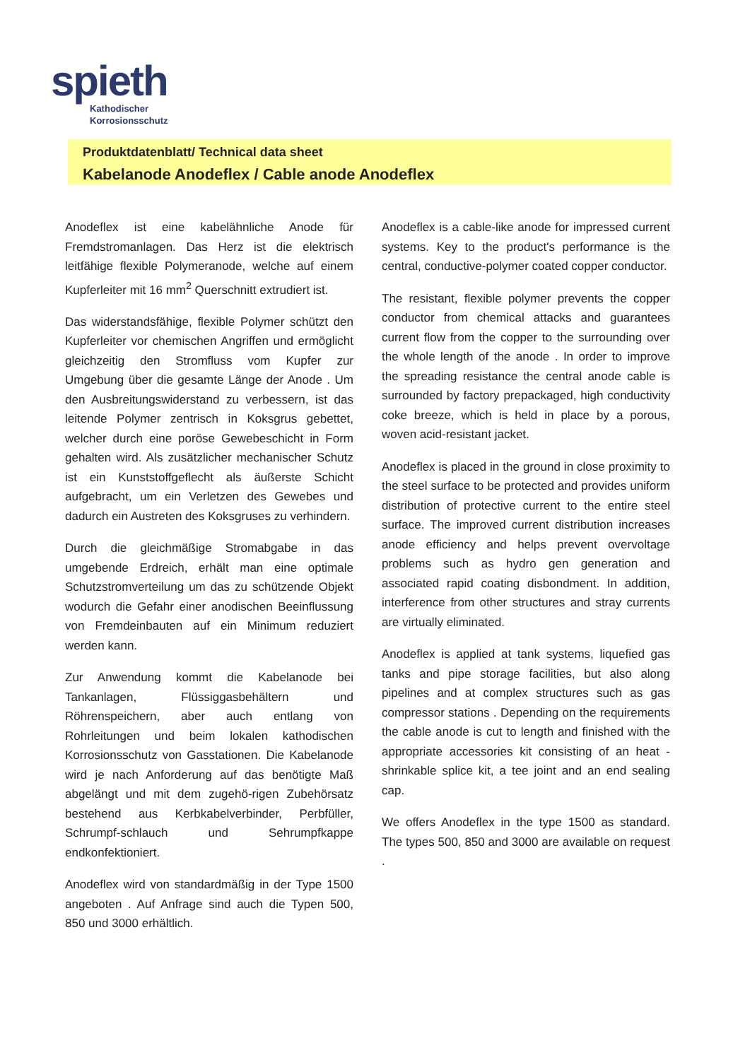spieth
Kathodischer
Korrosionsschutz
Produktdatenblatt/ Technical data sheet
Kabelanode Anodeflex / Cable anode Anodeflex
Anodeflex ist eine kabelähnliche Anode für Fremdstromanlagen. Das Herz ist die elektrisch leitfähige flexible Polymeranode, welche auf einem Kupferleiter mit 16 mm<sup>2</sup> Querschnitt extrudiert ist.
Das widerstandsfähige, flexible Polymer schützt den Kupferleiter vor chemischen Angriffen und ermöglicht gleichzeitig den Stromfluss vom Kupfer zur Umgebung über die gesamte Länge der Anode . Um den Ausbreitungswiderstand zu verbessern, ist das leitende Polymer zentrisch in Koksgrus gebettet, welcher durch eine poröse Gewebeschicht in Form gehalten wird. Als zusätzlicher mechanischer Schutz ist ein Kunststoffgeflecht als äußerste Schicht aufgebracht, um ein Verletzen des Gewebes und dadurch ein Austreten des Koksgruses zu verhindern.
Durch die gleichmäßige Stromabgabe in das umgebende Erdreich, erhält man eine optimale Schutzstromverteilung um das zu schützende Objekt wodurch die Gefahr einer anodischen Beeinflussung von Fremdeinbauten auf ein Minimum reduziert werden kann.
Zur Anwendung kommt die Kabelanode bei Tankanlagen, Flüssiggasbehältern und Röhrenspeichern, aber auch entlang von Rohrleitungen und beim lokalen kathodischen Korrosionsschutz von Gasstationen. Die Kabelanode wird je nach Anforderung auf das benötigte Maß abgelängt und mit dem zugehö-rigen Zubehörsatz bestehend aus Kerbkabelverbinder, Perbfüller, Schrumpf-schlauch und Sehrumpfkappe endkonfektioniert.
Anodeflex wird von standardmäßig in der Type 1500 angeboten . Auf Anfrage sind auch die Typen 500, 850 und 3000 erhältlich.
Anodeflex is a cable-like anode for impressed current systems. Key to the product's performance is the central, conductive-polymer coated copper conductor.
The resistant, flexible polymer prevents the copper conductor from chemical attacks and guarantees current flow from the copper to the surrounding over the whole length of the anode . In order to improve the spreading resistance the central anode cable is surrounded by factory prepackaged, high conductivity coke breeze, which is held in place by a porous, woven acid-resistant jacket.
Anodeflex is placed in the ground in close proximity to the steel surface to be protected and provides uniform distribution of protective current to the entire steel surface. The improved current distribution increases anode efficiency and helps prevent overvoltage problems such as hydro gen generation and associated rapid coating disbondment. In addition, interference from other structures and stray currents are virtually eliminated.
Anodeflex is applied at tank systems, liquefied gas tanks and pipe storage facilities, but also along pipelines and at complex structures such as gas compressor stations . Depending on the requirements the cable anode is cut to length and finished with the appropriate accessories kit consisting of an heat -shrinkable splice kit, a tee joint and an end sealing cap.
We offers Anodeflex in the type 1500 as standard. The types 500, 850 and 3000 are available on request .